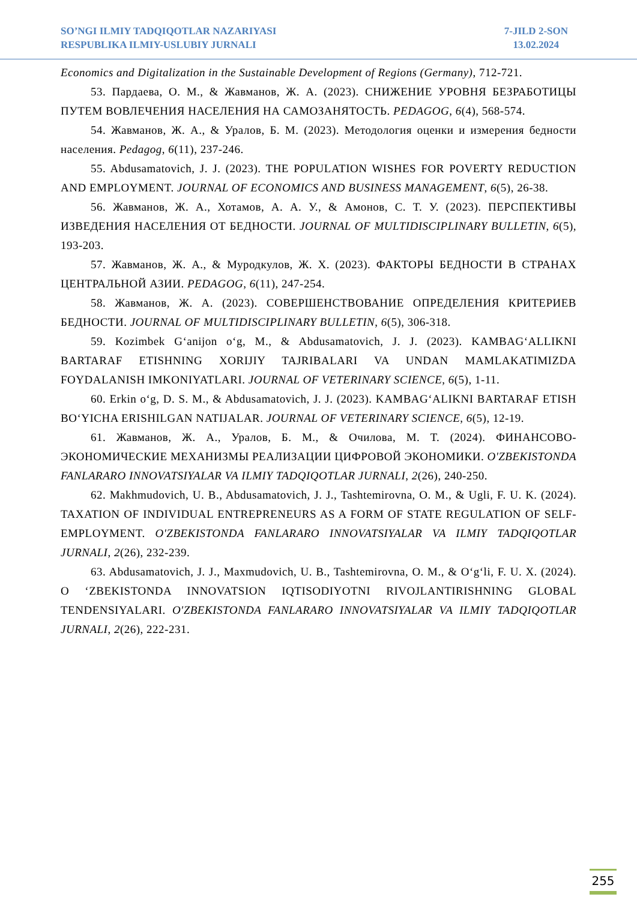SO’NGI ILMIY TADQIQOTLAR NAZARIYASI
RESPUBLIKA ILMIY-USLUBIY JURNALI
7-JILD 2-SON
13.02.2024
Economics and Digitalization in the Sustainable Development of Regions (Germany), 712-721.
53. Пардаева, О. М., & Жавманов, Ж. А. (2023). СНИЖЕНИЕ УРОВНЯ БЕЗРАБОТИЦЫ ПУТЕМ ВОВЛЕЧЕНИЯ НАСЕЛЕНИЯ НА САМОЗАНЯТОСТЬ. PEDAGOG, 6(4), 568-574.
54. Жавманов, Ж. А., & Уралов, Б. М. (2023). Методология оценки и измерения бедности населения. Pedagog, 6(11), 237-246.
55. Abdusamatovich, J. J. (2023). THE POPULATION WISHES FOR POVERTY REDUCTION AND EMPLOYMENT. JOURNAL OF ECONOMICS AND BUSINESS MANAGEMENT, 6(5), 26-38.
56. Жавманов, Ж. А., Хотамов, А. А. У., & Амонов, С. Т. У. (2023). ПЕРСПЕКТИВЫ ИЗВЕДЕНИЯ НАСЕЛЕНИЯ ОТ БЕДНОСТИ. JOURNAL OF MULTIDISCIPLINARY BULLETIN, 6(5), 193-203.
57. Жавманов, Ж. А., & Муродкулов, Ж. Х. (2023). ФАКТОРЫ БЕДНОСТИ В СТРАНАХ ЦЕНТРАЛЬНОЙ АЗИИ. PEDAGOG, 6(11), 247-254.
58. Жавманов, Ж. А. (2023). СОВЕРШЕНСТВОВАНИЕ ОПРЕДЕЛЕНИЯ КРИТЕРИЕВ БЕДНОСТИ. JOURNAL OF MULTIDISCIPLINARY BULLETIN, 6(5), 306-318.
59. Kozimbek G‘anijon o‘g, M., & Abdusamatovich, J. J. (2023). KAMBAG‘ALLIKNI BARTARAF ETISHNING XORIJIY TAJRIBALARI VA UNDAN MAMLAKATIMIZDA FOYDALANISH IMKONIYATLARI. JOURNAL OF VETERINARY SCIENCE, 6(5), 1-11.
60. Erkin o‘g, D. S. M., & Abdusamatovich, J. J. (2023). KAMBAG‘ALIKNI BARTARAF ETISH BO‘YICHA ERISHILGAN NATIJALAR. JOURNAL OF VETERINARY SCIENCE, 6(5), 12-19.
61. Жавманов, Ж. А., Уралов, Б. М., & Очилова, М. Т. (2024). ФИНАНСОВО-ЭКОНОМИЧЕСКИЕ МЕХАНИЗМЫ РЕАЛИЗАЦИИ ЦИФРОВОЙ ЭКОНОМИКИ. O'ZBEKISTONDA FANLARARO INNOVATSIYALAR VA ILMIY TADQIQOTLAR JURNALI, 2(26), 240-250.
62. Makhmudovich, U. B., Abdusamatovich, J. J., Tashtemirovna, O. M., & Ugli, F. U. K. (2024). TAXATION OF INDIVIDUAL ENTREPRENEURS AS A FORM OF STATE REGULATION OF SELF-EMPLOYMENT. O'ZBEKISTONDA FANLARARO INNOVATSIYALAR VA ILMIY TADQIQOTLAR JURNALI, 2(26), 232-239.
63. Abdusamatovich, J. J., Maxmudovich, U. B., Tashtemirovna, O. M., & O‘g‘li, F. U. X. (2024). O ‘ZBEKISTONDA INNOVATSION IQTISODIYOTNI RIVOJLANTIRISHNING GLOBAL TENDENSIYALARI. O'ZBEKISTONDA FANLARARO INNOVATSIYALAR VA ILMIY TADQIQOTLAR JURNALI, 2(26), 222-231.
255